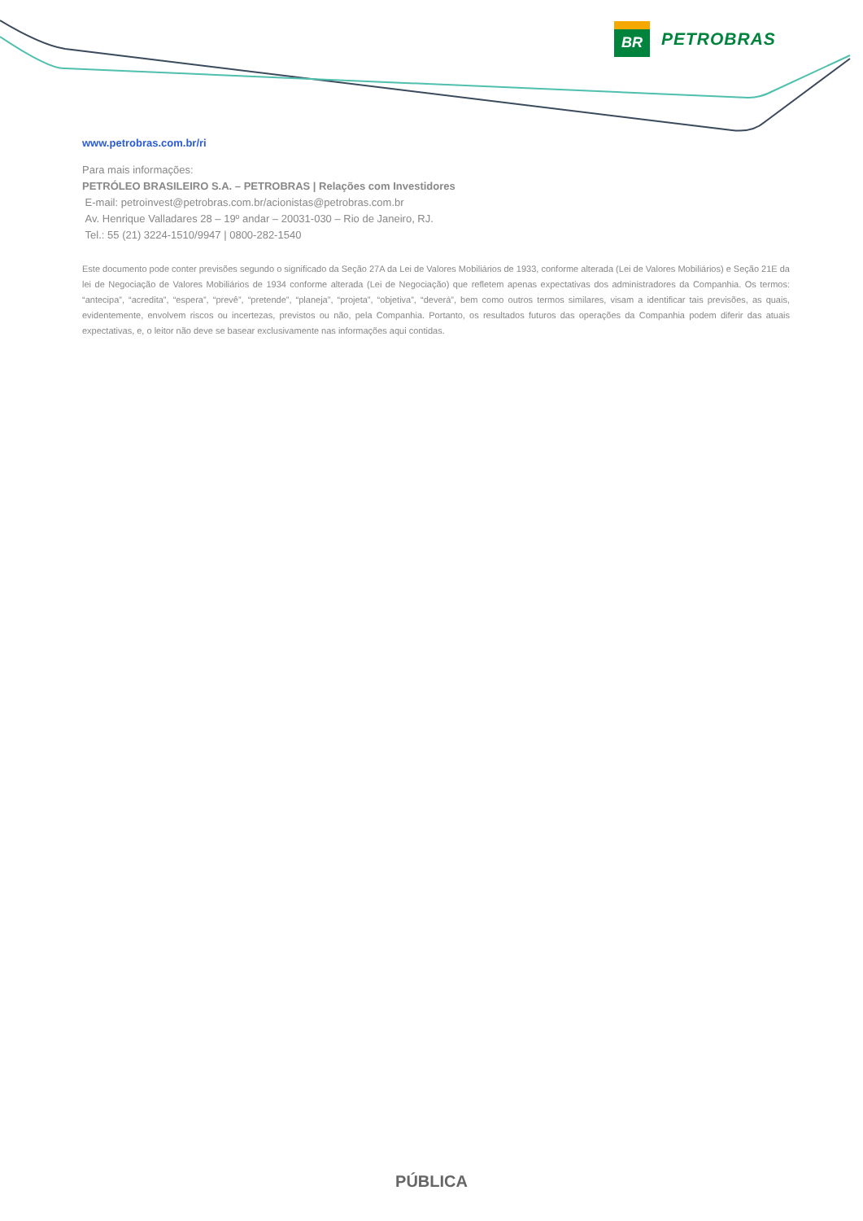BR
PETROBRAS
www.petrobras.com.br/ri
Para mais informações:
PETRÓLEO BRASILEIRO S.A. – PETROBRAS | Relações com Investidores
E-mail: petroinvest@petrobras.com.br/acionistas@petrobras.com.br
Av. Henrique Valladares 28 – 19º andar – 20031-030 – Rio de Janeiro, RJ.
Tel.: 55 (21) 3224-1510/9947 | 0800-282-1540
Este documento pode conter previsões segundo o significado da Seção 27A da Lei de Valores Mobiliários de 1933, conforme alterada (Lei de Valores Mobiliários) e Seção 21E da lei de Negociação de Valores Mobiliários de 1934 conforme alterada (Lei de Negociação) que refletem apenas expectativas dos administradores da Companhia. Os termos: “antecipa”, “acredita”, “espera”, “prevê”, “pretende”, “planeja”, “projeta”, “objetiva”, “deverá”, bem como outros termos similares, visam a identificar tais previsões, as quais, evidentemente, envolvem riscos ou incertezas, previstos ou não, pela Companhia. Portanto, os resultados futuros das operações da Companhia podem diferir das atuais expectativas, e, o leitor não deve se basear exclusivamente nas informações aqui contidas.
PÚBLICA